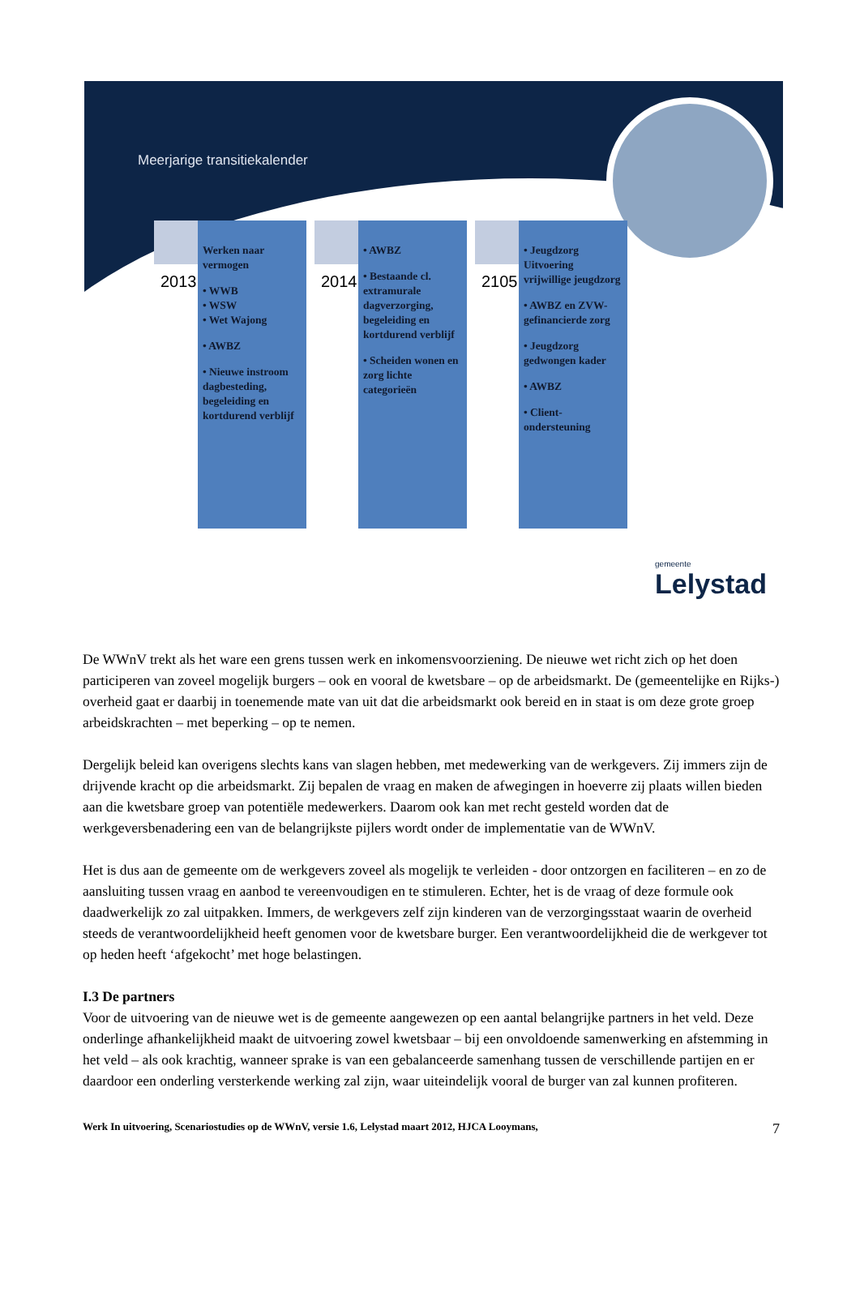Meerjarige transitiekalender
2013
Werken naar vermogen
• WWB
• WSW
• Wet Wajong
• AWBZ
• Nieuwe instroom dagbesteding, begeleiding en kortdurend verblijf
2014
• AWBZ
• Bestaande cl. extramurale dagverzorging, begeleiding en kortdurend verblijf
• Scheiden wonen en zorg lichte categorieën
2105
• Jeugdzorg Uitvoering vrijwillige jeugdzorg
• AWBZ en ZVW-gefinancierde zorg
• Jeugdzorg gedwongen kader
• AWBZ
• Client-ondersteuning
gemeente
Lelystad
De WWnV trekt als het ware een grens tussen werk en inkomensvoorziening. De nieuwe wet richt zich op het doen participeren van zoveel mogelijk burgers – ook en vooral de kwetsbare – op de arbeidsmarkt. De (gemeentelijke en Rijks-) overheid gaat er daarbij in toenemende mate van uit dat die arbeidsmarkt ook bereid en in staat is om deze grote groep arbeidskrachten – met beperking – op te nemen.
Dergelijk beleid kan overigens slechts kans van slagen hebben, met medewerking van de werkgevers. Zij immers zijn de drijvende kracht op die arbeidsmarkt. Zij bepalen de vraag en maken de afwegingen in hoeverre zij plaats willen bieden aan die kwetsbare groep van potentiële medewerkers. Daarom ook kan met recht gesteld worden dat de werkgeversbenadering een van de belangrijkste pijlers wordt onder de implementatie van de WWnV.
Het is dus aan de gemeente om de werkgevers zoveel als mogelijk te verleiden - door ontzorgen en faciliteren – en zo de aansluiting tussen vraag en aanbod te vereenvoudigen en te stimuleren. Echter, het is de vraag of deze formule ook daadwerkelijk zo zal uitpakken. Immers, de werkgevers zelf zijn kinderen van de verzorgingsstaat waarin de overheid steeds de verantwoordelijkheid heeft genomen voor de kwetsbare burger. Een verantwoordelijkheid die de werkgever tot op heden heeft ‘afgekocht’ met hoge belastingen.
I.3 De partners
Voor de uitvoering van de nieuwe wet is de gemeente aangewezen op een aantal belangrijke partners in het veld. Deze onderlinge afhankelijkheid maakt de uitvoering zowel kwetsbaar – bij een onvoldoende samenwerking en afstemming in het veld – als ook krachtig, wanneer sprake is van een gebalanceerde samenhang tussen de verschillende partijen en er daardoor een onderling versterkende werking zal zijn, waar uiteindelijk vooral de burger van zal kunnen profiteren.
Werk In uitvoering, Scenariostudies op de WWnV, versie 1.6, Lelystad maart 2012, HJCA Looymans, 7